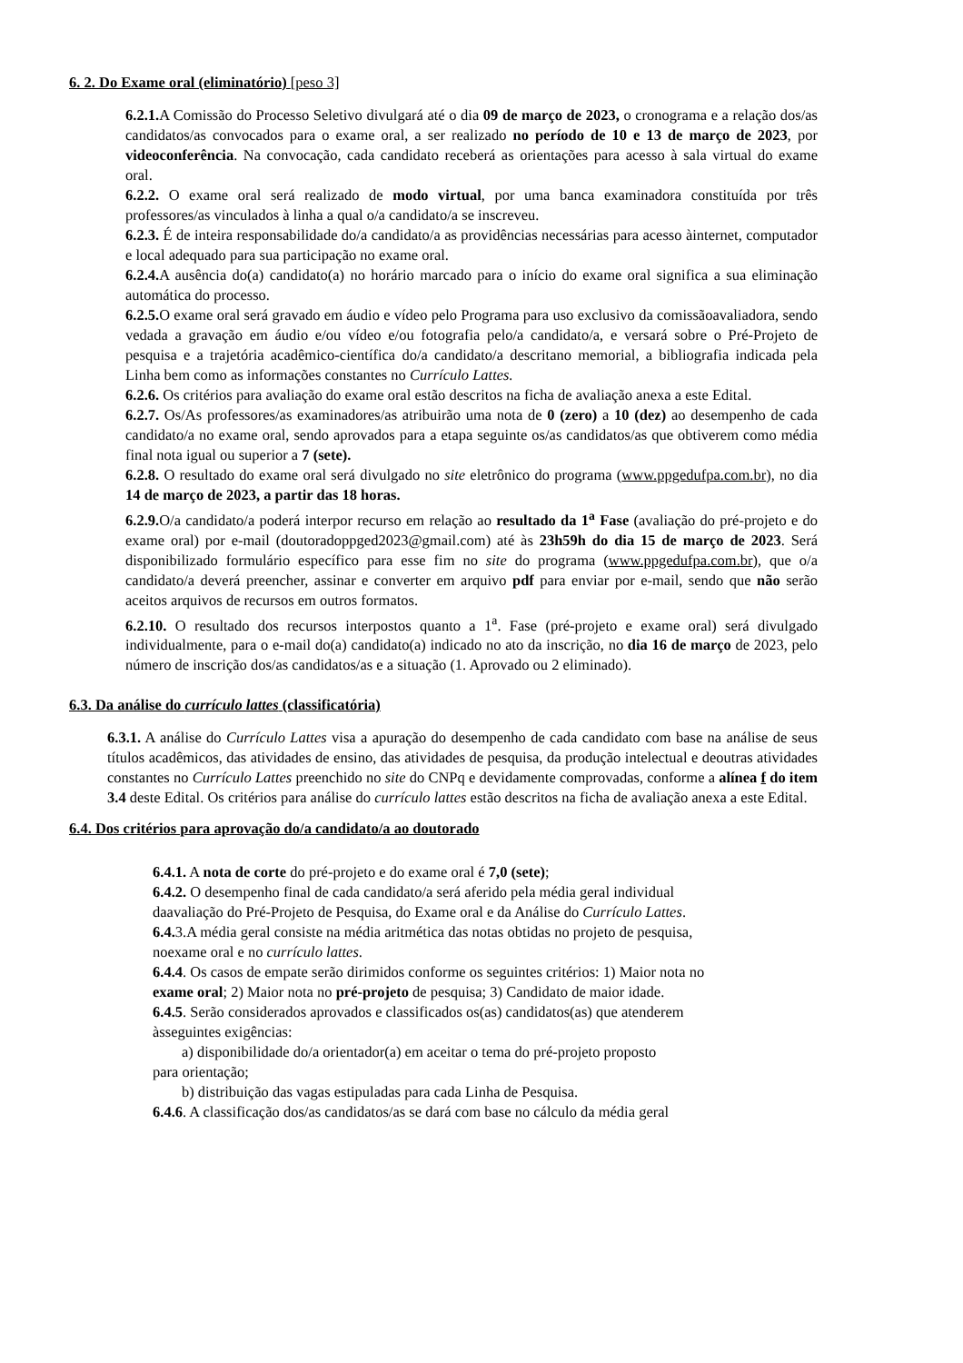6. 2. Do Exame oral (eliminatório) [peso 3]
6.2.1. A Comissão do Processo Seletivo divulgará até o dia 09 de março de 2023, o cronograma e a relação dos/as candidatos/as convocados para o exame oral, a ser realizado no período de 10 e 13 de março de 2023, por videoconferência. Na convocação, cada candidato receberá as orientações para acesso à sala virtual do exame oral.
6.2.2. O exame oral será realizado de modo virtual, por uma banca examinadora constituída por três professores/as vinculados à linha a qual o/a candidato/a se inscreveu.
6.2.3. É de inteira responsabilidade do/a candidato/a as providências necessárias para acesso àinternet, computador e local adequado para sua participação no exame oral.
6.2.4. A ausência do(a) candidato(a) no horário marcado para o início do exame oral significa a sua eliminação automática do processo.
6.2.5. O exame oral será gravado em áudio e vídeo pelo Programa para uso exclusivo da comissãoavaliadora, sendo vedada a gravação em áudio e/ou vídeo e/ou fotografia pelo/a candidato/a, e versará sobre o Pré-Projeto de pesquisa e a trajetória acadêmico-científica do/a candidato/a descritano memorial, a bibliografia indicada pela Linha bem como as informações constantes no Currículo Lattes.
6.2.6. Os critérios para avaliação do exame oral estão descritos na ficha de avaliação anexa a este Edital.
6.2.7. Os/As professores/as examinadores/as atribuirão uma nota de 0 (zero) a 10 (dez) ao desempenho de cada candidato/a no exame oral, sendo aprovados para a etapa seguinte os/as candidatos/as que obtiverem como média final nota igual ou superior a 7 (sete).
6.2.8. O resultado do exame oral será divulgado no site eletrônico do programa (www.ppgedufpa.com.br), no dia 14 de março de 2023, a partir das 18 horas.
6.2.9. O/a candidato/a poderá interpor recurso em relação ao resultado da 1<sup>a</sup> Fase (avaliação do pré-projeto e do exame oral) por e-mail (doutoradoppged2023@gmail.com) até às 23h59h do dia 15 de março de 2023. Será disponibilizado formulário específico para esse fim no site do programa (www.ppgedufpa.com.br), que o/a candidato/a deverá preencher, assinar e converter em arquivo pdf para enviar por e-mail, sendo que não serão aceitos arquivos de recursos em outros formatos.
6.2.10. O resultado dos recursos interpostos quanto a 1<sup>a</sup>. Fase (pré-projeto e exame oral) será divulgado individualmente, para o e-mail do(a) candidato(a) indicado no ato da inscrição, no dia 16 de março de 2023, pelo número de inscrição dos/as candidatos/as e a situação (1. Aprovado ou 2 eliminado).
6.3. Da análise do currículo lattes (classificatória)
6.3.1. A análise do Currículo Lattes visa a apuração do desempenho de cada candidato com base na análise de seus títulos acadêmicos, das atividades de ensino, das atividades de pesquisa, da produção intelectual e deoutras atividades constantes no Currículo Lattes preenchido no site do CNPq e devidamente comprovadas, conforme a alínea f do item 3.4 deste Edital. Os critérios para análise do currículo lattes estão descritos na ficha de avaliação anexa a este Edital.
6.4. Dos critérios para aprovação do/a candidato/a ao doutorado
6.4.1. A nota de corte do pré-projeto e do exame oral é 7,0 (sete);
6.4.2. O desempenho final de cada candidato/a será aferido pela média geral individual daavaliação do Pré-Projeto de Pesquisa, do Exame oral e da Análise do Currículo Lattes.
6.4. 3.A média geral consiste na média aritmética das notas obtidas no projeto de pesquisa, noexame oral e no currículo lattes.
6.4.4. Os casos de empate serão dirimidos conforme os seguintes critérios: 1) Maior nota no exame oral; 2) Maior nota no pré-projeto de pesquisa; 3) Candidato de maior idade.
6.4.5. Serão considerados aprovados e classificados os(as) candidatos(as) que atenderem àsseguintes exigências:
a) disponibilidade do/a orientador(a) em aceitar o tema do pré-projeto proposto
para orientação;
b) distribuição das vagas estipuladas para cada Linha de Pesquisa.
6.4.6. A classificação dos/as candidatos/as se dará com base no cálculo da média geral